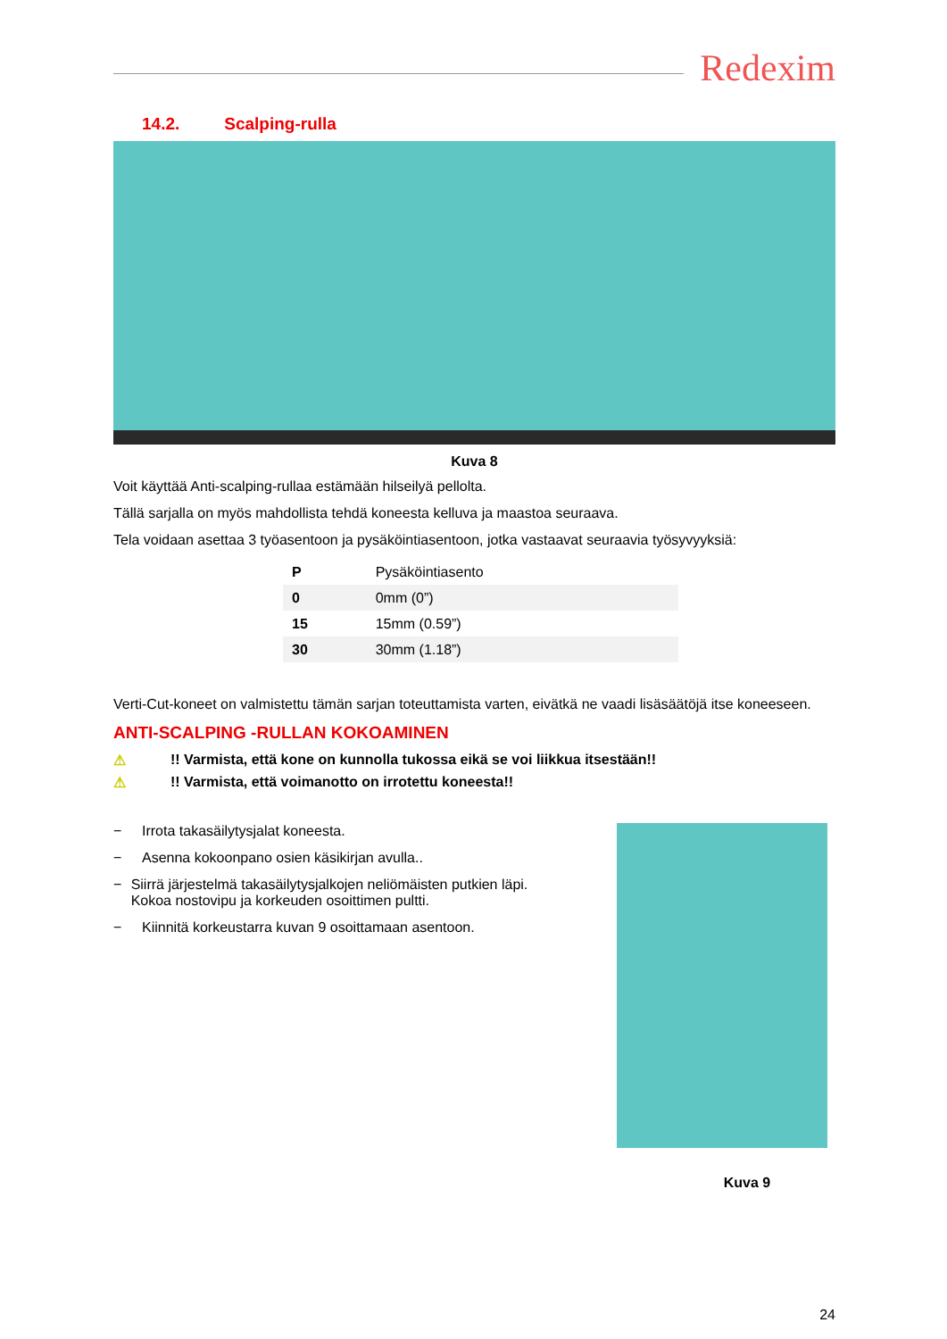Redexim
14.2. Scalping-rulla
Kuva 8
Voit käyttää Anti-scalping-rullaa estämään hilseilyä pellolta.
Tällä sarjalla on myös mahdollista tehdä koneesta kelluva ja maastoa seuraava.
Tela voidaan asettaa 3 työasentoon ja pysäköintiasentoon, jotka vastaavat seuraavia työsyvyyksiä:
| P | Pysäköintiasento |
| 0 | 0mm (0”) |
| 15 | 15mm (0.59”) |
| 30 | 30mm (1.18”) |
Verti-Cut-koneet on valmistettu tämän sarjan toteuttamista varten, eivätkä ne vaadi lisäsäätöjä itse koneeseen.
ANTI-SCALPING -RULLAN KOKOAMINEN
⚠!! Varmista, että kone on kunnolla tukossa eikä se voi liikkua itsestään!!
⚠!! Varmista, että voimanotto on irrotettu koneesta!!
− Irrota takasäilytysjalat koneesta.
− Asenna kokoonpano osien käsikirjan avulla..
− Siirrä järjestelmä takasäilytysjalkojen neliömäisten putkien läpi. Kokoa nostovipu ja korkeuden osoittimen pultti.
− Kiinnitä korkeustarra kuvan 9 osoittamaan asentoon.
Kuva 9
24